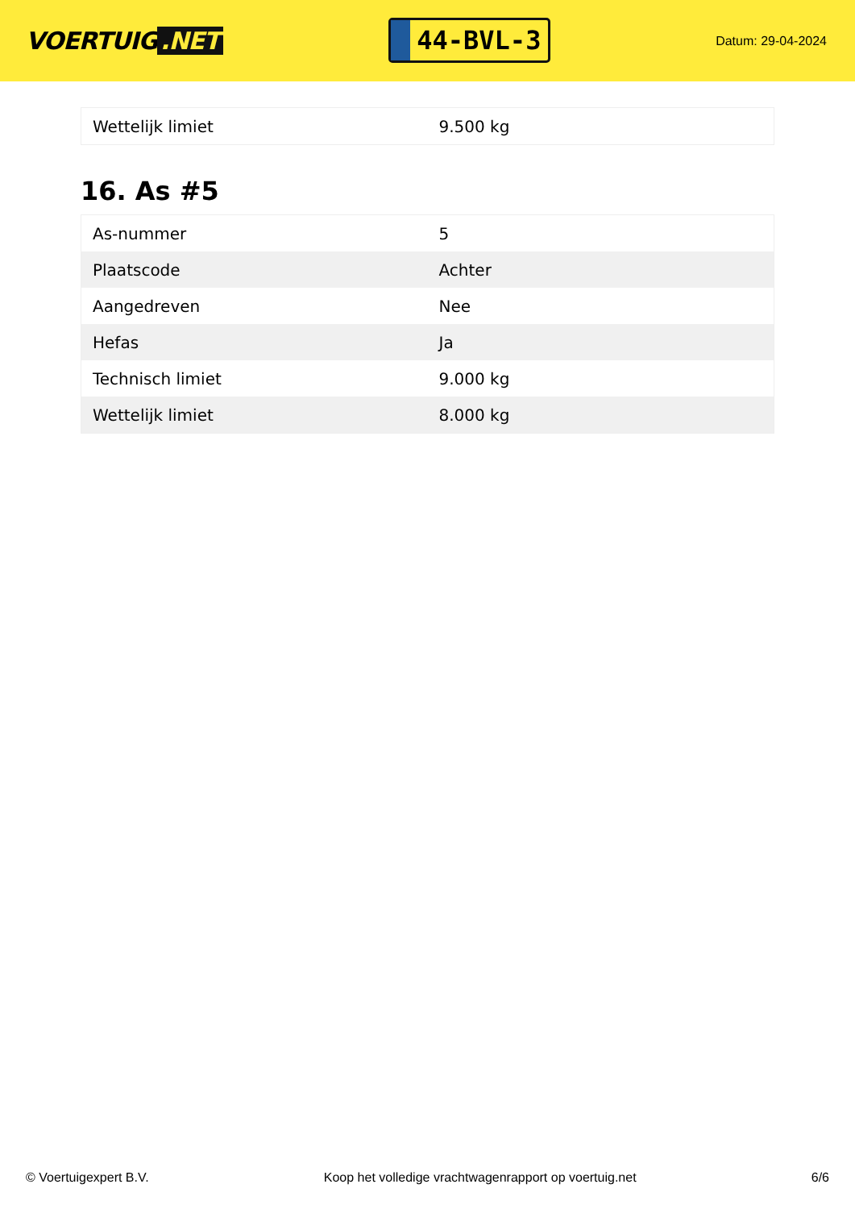VOERTUIG.NET
44-BVL-3
Datum: 29-04-2024
| Wettelijk limiet | 9.500 kg |
16. As #5
| As-nummer | 5 |
| Plaatscode | Achter |
| Aangedreven | Nee |
| Hefas | Ja |
| Technisch limiet | 9.000 kg |
| Wettelijk limiet | 8.000 kg |
© Voertuigexpert B.V. Koop het volledige vrachtwagenrapport op voertuig.net 6/6